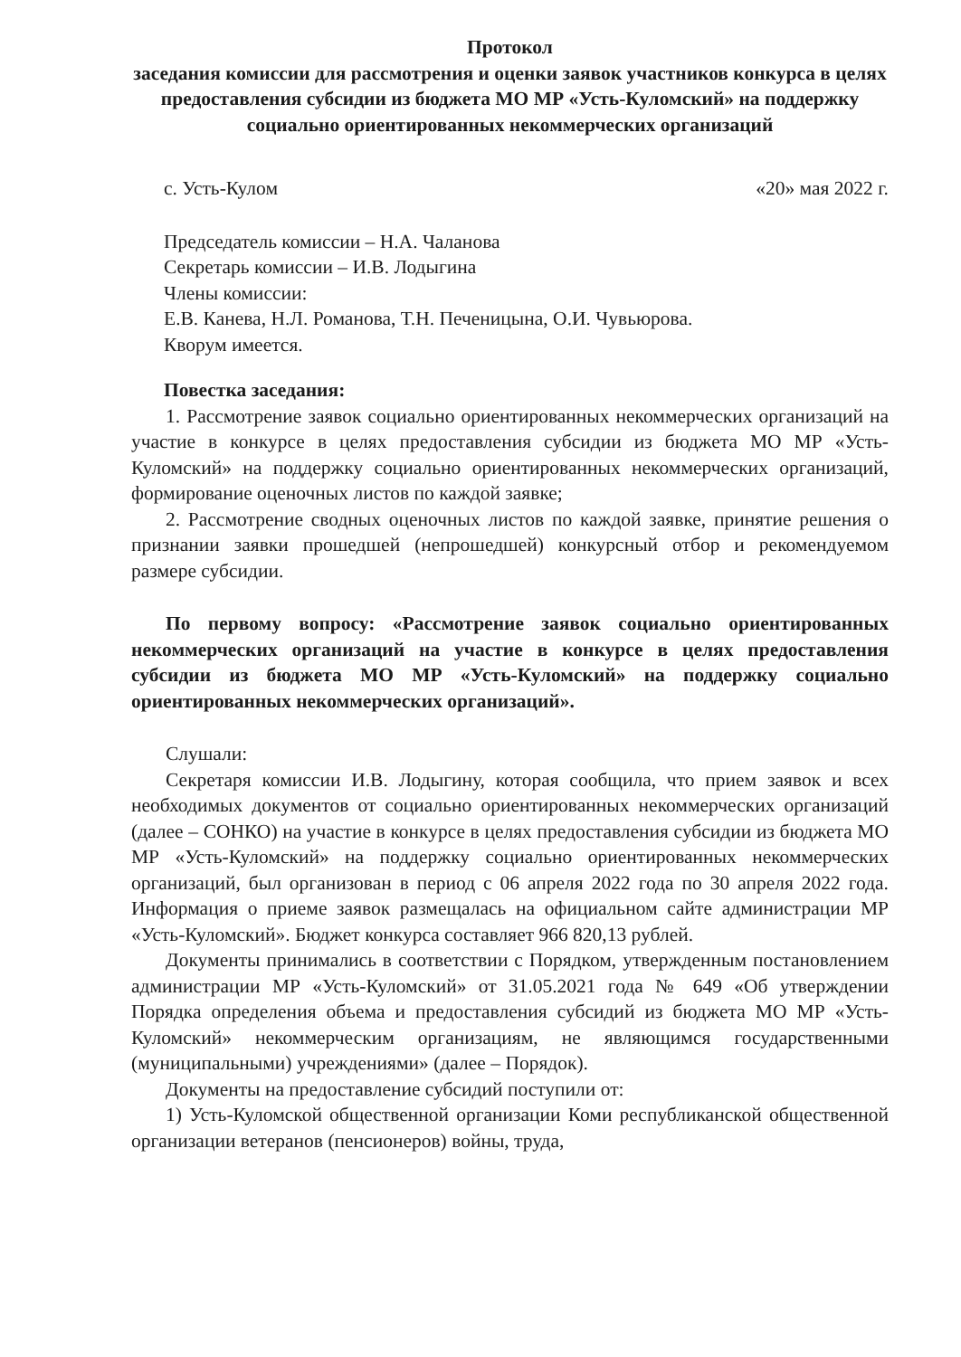Протокол
заседания комиссии для рассмотрения и оценки заявок участников конкурса в целях предоставления субсидии из бюджета МО МР «Усть-Куломский» на поддержку социально ориентированных некоммерческих организаций
с. Усть-Кулом «20» мая 2022 г.
Председатель комиссии – Н.А. Чаланова
Секретарь комиссии – И.В. Лодыгина
Члены комиссии:
Е.В. Канева, Н.Л. Романова, Т.Н. Печеницына, О.И. Чувьюрова.
Кворум имеется.
Повестка заседания:
1. Рассмотрение заявок социально ориентированных некоммерческих организаций на участие в конкурсе в целях предоставления субсидии из бюджета МО МР «Усть-Куломский» на поддержку социально ориентированных некоммерческих организаций, формирование оценочных листов по каждой заявке;
2. Рассмотрение сводных оценочных листов по каждой заявке, принятие решения о признании заявки прошедшей (непрошедшей) конкурсный отбор и рекомендуемом размере субсидии.
По первому вопросу: «Рассмотрение заявок социально ориентированных некоммерческих организаций на участие в конкурсе в целях предоставления субсидии из бюджета МО МР «Усть-Куломский» на поддержку социально ориентированных некоммерческих организаций».
Слушали:
Секретаря комиссии И.В. Лодыгину, которая сообщила, что прием заявок и всех необходимых документов от социально ориентированных некоммерческих организаций (далее – СОНКО) на участие в конкурсе в целях предоставления субсидии из бюджета МО МР «Усть-Куломский» на поддержку социально ориентированных некоммерческих организаций, был организован в период с 06 апреля 2022 года по 30 апреля 2022 года. Информация о приеме заявок размещалась на официальном сайте администрации МР «Усть-Куломский». Бюджет конкурса составляет 966 820,13 рублей.
Документы принимались в соответствии с Порядком, утвержденным постановлением администрации МР «Усть-Куломский» от 31.05.2021 года № 649 «Об утверждении Порядка определения объема и предоставления субсидий из бюджета МО МР «Усть-Куломский» некоммерческим организациям, не являющимся государственными (муниципальными) учреждениями» (далее – Порядок).
Документы на предоставление субсидий поступили от:
1) Усть-Куломской общественной организации Коми республиканской общественной организации ветеранов (пенсионеров) войны, труда,